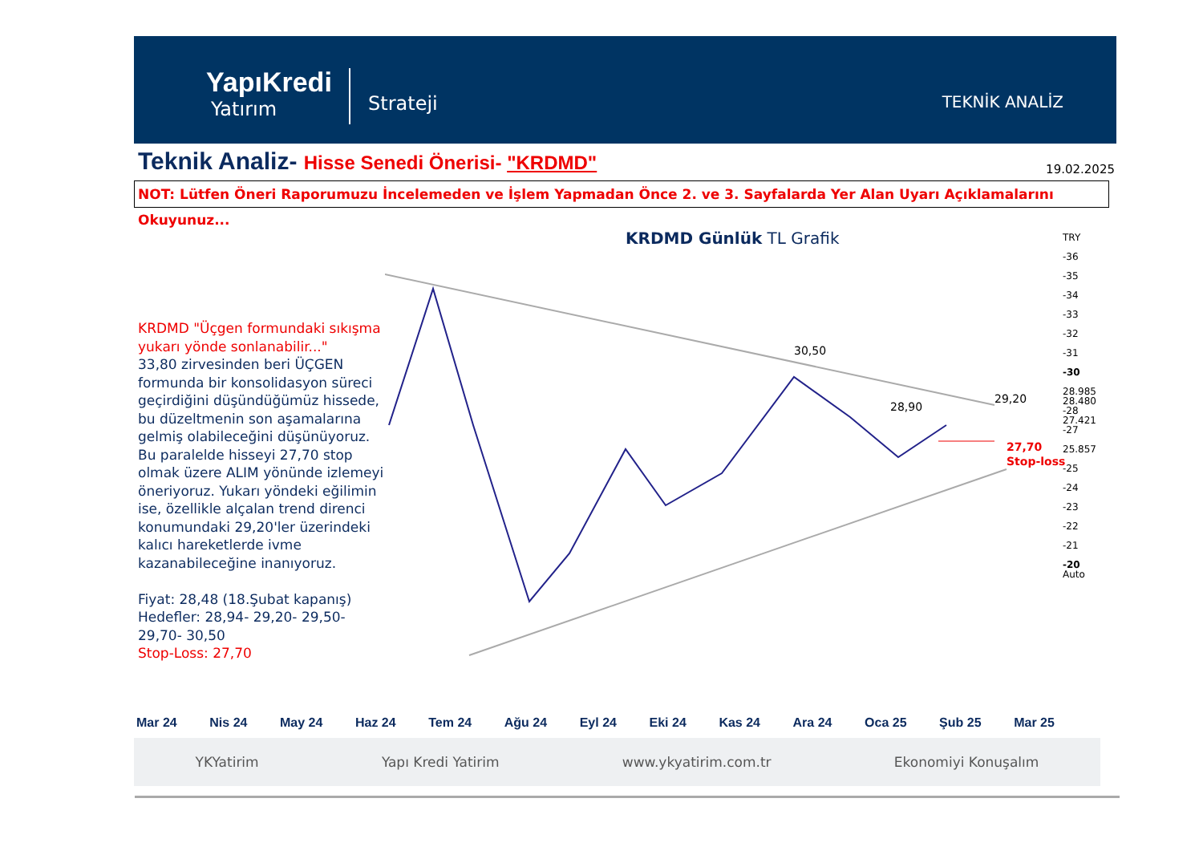YapıKredi
Yatırım
Strateji
TEKNİK ANALİZ
Teknik Analiz- Hisse Senedi Önerisi- "KRDMD"
19.02.2025
NOT: Lütfen Öneri Raporumuzu İncelemeden ve İşlem Yapmadan Önce 2. ve 3. Sayfalarda Yer Alan Uyarı Açıklamalarını Okuyunuz...
KRDMD Günlük TL Grafik
KRDMD "Üçgen formundaki sıkışma yukarı yönde sonlanabilir..."
33,80 zirvesinden beri ÜÇGEN formunda bir konsolidasyon süreci geçirdiğini düşündüğümüz hissede, bu düzeltmenin son aşamalarına gelmiş olabileceğini düşünüyoruz. Bu paralelde hisseyi 27,70 stop olmak üzere ALIM yönünde izlemeyi öneriyoruz. Yukarı yöndeki eğilimin ise, özellikle alçalan trend direnci konumundaki 29,20'ler üzerindeki kalıcı hareketlerde ivme kazanabileceğine inanıyoruz.
Fiyat: 28,48 (18.Şubat kapanış)
Hedefler: 28,94- 29,20- 29,50- 29,70- 30,50
Stop-Loss: 27,70
30,50
28,90
29,20
27,70
Stop-loss
TRY
-36
-35
-34
-33
-32
-31
-30
28.985
28.480
-28
27.421
-27
25.857
-25
-24
-23
-22
-21
-20
Auto
Mar 24 Nis 24 May 24 Haz 24 Tem 24 Ağu 24 Eyl 24 Eki 24 Kas 24 Ara 24 Oca 25 Şub 25 Mar 25
YKYatirim Yapı Kredi Yatirim www.ykyatirim.com.tr Ekonomiyi Konuşalım